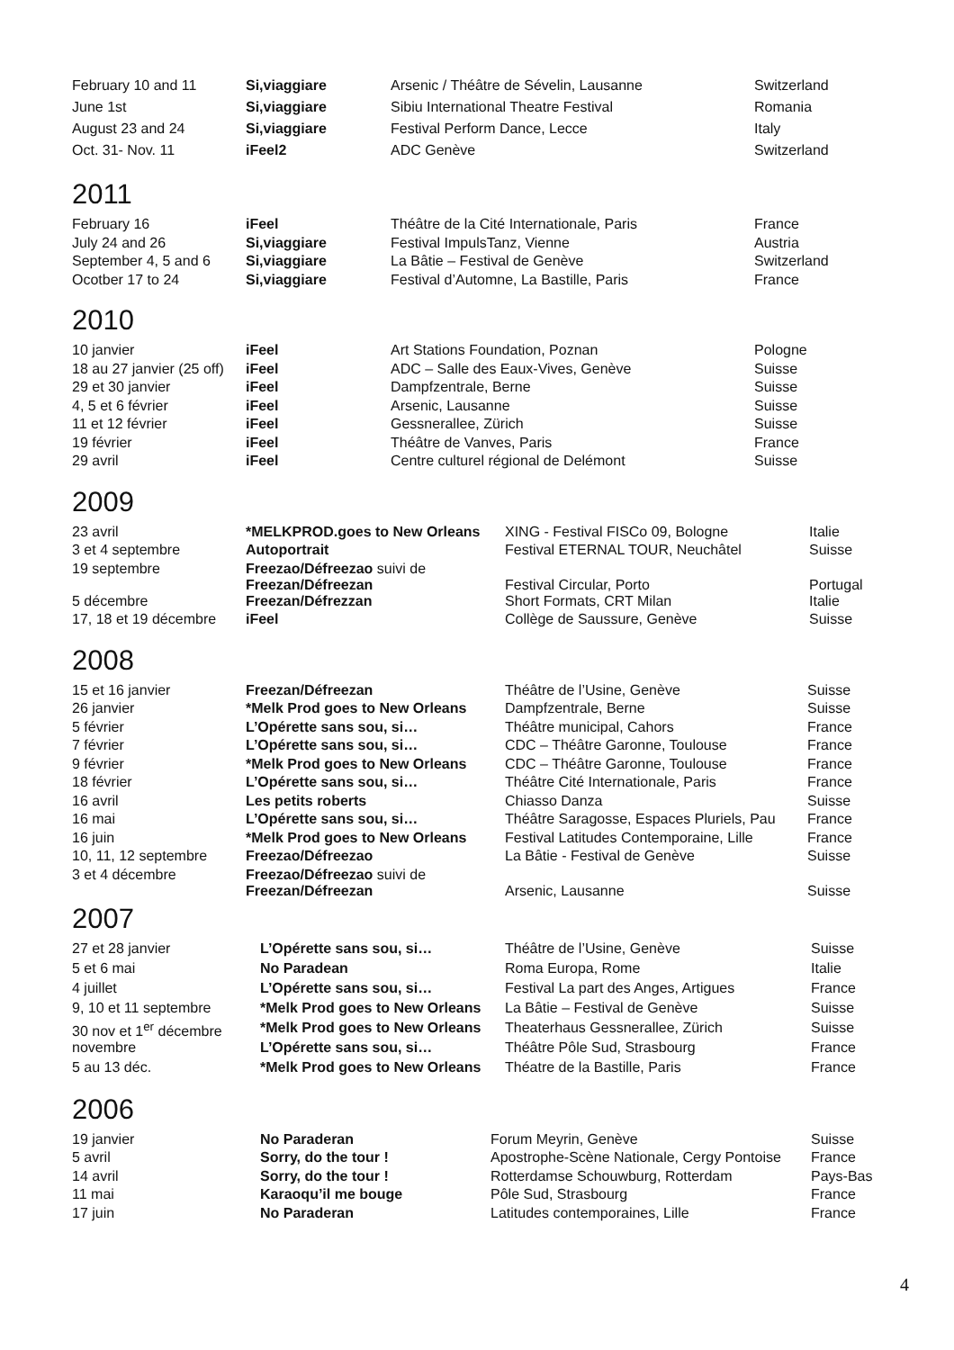| February 10 and 11 | Si,viaggiare | Arsenic / Théâtre de Sévelin, Lausanne | Switzerland |
| June 1st | Si,viaggiare | Sibiu International Theatre Festival | Romania |
| August 23 and 24 | Si,viaggiare | Festival Perform Dance, Lecce | Italy |
| Oct. 31- Nov. 11 | iFeel2 | ADC Genève | Switzerland |
2011
| February 16 | iFeel | Théâtre de la Cité Internationale, Paris | France |
| July 24 and 26 | Si,viaggiare | Festival ImpulsTanz, Vienne | Austria |
| September 4, 5 and 6 | Si,viaggiare | La Bâtie – Festival de Genève | Switzerland |
| Ocotber 17 to 24 | Si,viaggiare | Festival d’Automne, La Bastille, Paris | France |
2010
| 10 janvier | iFeel | Art Stations Foundation, Poznan | Pologne |
| 18 au 27 janvier (25 off) | iFeel | ADC – Salle des Eaux-Vives, Genève | Suisse |
| 29 et 30 janvier | iFeel | Dampfzentrale, Berne | Suisse |
| 4, 5 et 6 février | iFeel | Arsenic, Lausanne | Suisse |
| 11 et 12 février | iFeel | Gessnerallee, Zürich | Suisse |
| 19 février | iFeel | Théâtre de Vanves, Paris | France |
| 29 avril | iFeel | Centre culturel régional de Delémont | Suisse |
2009
| 23 avril | *MELKPROD.goes to New Orleans | XING - Festival FISCo 09, Bologne | Italie |
| 3 et 4 septembre | Autoportrait | Festival ETERNAL TOUR, Neuchâtel | Suisse |
| 19 septembre | Freezao/Défreezao suivi de Freezan/Défreezan | Festival Circular, Porto | Portugal |
| 5 décembre | Freezan/Défrezzan | Short Formats, CRT Milan | Italie |
| 17, 18 et 19 décembre | iFeel | Collège de Saussure, Genève | Suisse |
2008
| 15 et 16 janvier | Freezan/Défreezan | Théâtre de l’Usine, Genève | Suisse |
| 26 janvier | *Melk Prod goes to New Orleans | Dampfzentrale, Berne | Suisse |
| 5 février | L’Opérette sans sou, si… | Théâtre municipal, Cahors | France |
| 7 février | L’Opérette sans sou, si… | CDC – Théâtre Garonne, Toulouse | France |
| 9 février | *Melk Prod goes to New Orleans | CDC – Théâtre Garonne, Toulouse | France |
| 18 février | L’Opérette sans sou, si… | Théâtre Cité Internationale, Paris | France |
| 16 avril | Les petits roberts | Chiasso Danza | Suisse |
| 16 mai | L’Opérette sans sou, si… | Théâtre Saragosse, Espaces Pluriels, Pau | France |
| 16 juin | *Melk Prod goes to New Orleans | Festival Latitudes Contemporaine, Lille | France |
| 10, 11, 12 septembre | Freezao/Défreezao | La Bâtie - Festival de Genève | Suisse |
| 3 et 4 décembre | Freezao/Défreezao suivi de Freezan/Défreezan | Arsenic, Lausanne | Suisse |
2007
| 27 et 28 janvier | L’Opérette sans sou, si… | Théâtre de l’Usine, Genève | Suisse |
| 5 et 6 mai | No Paradean | Roma Europa, Rome | Italie |
| 4 juillet | L’Opérette sans sou, si… | Festival La part des Anges, Artigues | France |
| 9, 10 et 11 septembre | *Melk Prod goes to New Orleans | La Bâtie – Festival de Genève | Suisse |
| 30 nov et 1<sup>er</sup> décembre | *Melk Prod goes to New Orleans | Theaterhaus Gessnerallee, Zürich | Suisse |
| novembre | L’Opérette sans sou, si… | Théâtre Pôle Sud, Strasbourg | France |
| 5 au 13 déc. | *Melk Prod goes to New Orleans | Théatre de la Bastille, Paris | France |
2006
| 19 janvier | No Paraderan | Forum Meyrin, Genève | Suisse |
| 5 avril | Sorry, do the tour ! | Apostrophe-Scène Nationale, Cergy Pontoise | France |
| 14 avril | Sorry, do the tour ! | Rotterdamse Schouwburg, Rotterdam | Pays-Bas |
| 11 mai | Karaoqu’il me bouge | Pôle Sud, Strasbourg | France |
| 17 juin | No Paraderan | Latitudes contemporaines, Lille | France |
4